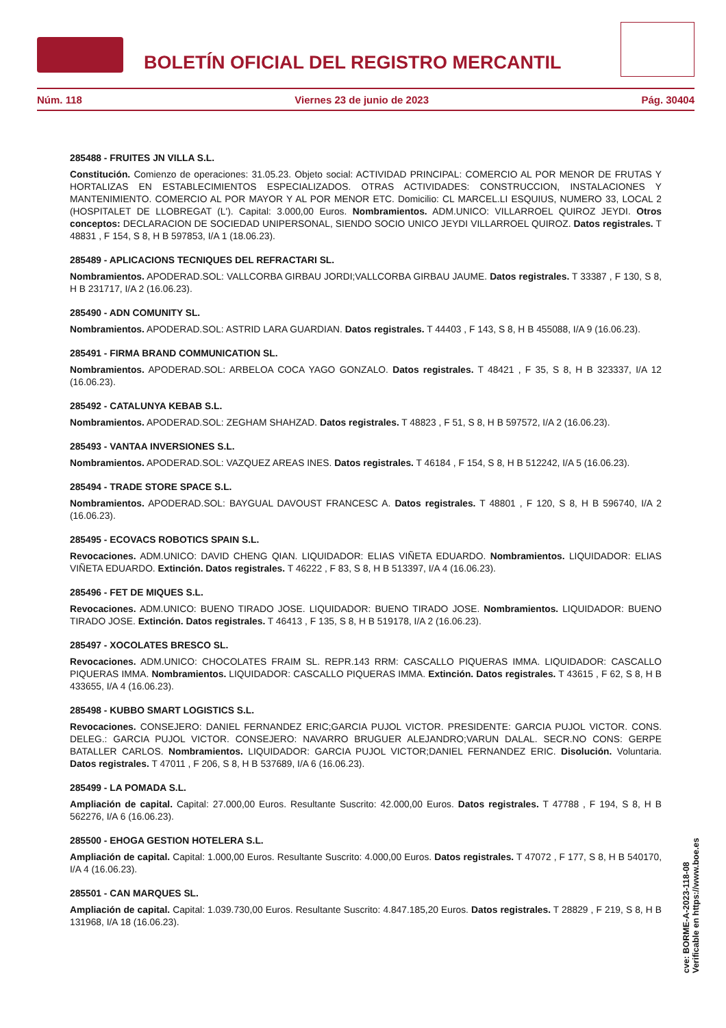BOLETÍN OFICIAL DEL REGISTRO MERCANTIL
Núm. 118 Viernes 23 de junio de 2023 Pág. 30404
285488 - FRUITES JN VILLA S.L.
Constitución. Comienzo de operaciones: 31.05.23. Objeto social: ACTIVIDAD PRINCIPAL: COMERCIO AL POR MENOR DE FRUTAS Y HORTALIZAS EN ESTABLECIMIENTOS ESPECIALIZADOS. OTRAS ACTIVIDADES: CONSTRUCCION, INSTALACIONES Y MANTENIMIENTO. COMERCIO AL POR MAYOR Y AL POR MENOR ETC. Domicilio: CL MARCEL.LI ESQUIUS, NUMERO 33, LOCAL 2 (HOSPITALET DE LLOBREGAT (L'). Capital: 3.000,00 Euros. Nombramientos. ADM.UNICO: VILLARROEL QUIROZ JEYDI. Otros conceptos: DECLARACION DE SOCIEDAD UNIPERSONAL, SIENDO SOCIO UNICO JEYDI VILLARROEL QUIROZ. Datos registrales. T 48831 , F 154, S 8, H B 597853, I/A 1 (18.06.23).
285489 - APLICACIONS TECNIQUES DEL REFRACTARI SL.
Nombramientos. APODERAD.SOL: VALLCORBA GIRBAU JORDI;VALLCORBA GIRBAU JAUME. Datos registrales. T 33387 , F 130, S 8, H B 231717, I/A 2 (16.06.23).
285490 - ADN COMUNITY SL.
Nombramientos. APODERAD.SOL: ASTRID LARA GUARDIAN. Datos registrales. T 44403 , F 143, S 8, H B 455088, I/A 9 (16.06.23).
285491 - FIRMA BRAND COMMUNICATION SL.
Nombramientos. APODERAD.SOL: ARBELOA COCA YAGO GONZALO. Datos registrales. T 48421 , F 35, S 8, H B 323337, I/A 12 (16.06.23).
285492 - CATALUNYA KEBAB S.L.
Nombramientos. APODERAD.SOL: ZEGHAM SHAHZAD. Datos registrales. T 48823 , F 51, S 8, H B 597572, I/A 2 (16.06.23).
285493 - VANTAA INVERSIONES S.L.
Nombramientos. APODERAD.SOL: VAZQUEZ AREAS INES. Datos registrales. T 46184 , F 154, S 8, H B 512242, I/A 5 (16.06.23).
285494 - TRADE STORE SPACE S.L.
Nombramientos. APODERAD.SOL: BAYGUAL DAVOUST FRANCESC A. Datos registrales. T 48801 , F 120, S 8, H B 596740, I/A 2 (16.06.23).
285495 - ECOVACS ROBOTICS SPAIN S.L.
Revocaciones. ADM.UNICO: DAVID CHENG QIAN. LIQUIDADOR: ELIAS VIÑETA EDUARDO. Nombramientos. LIQUIDADOR: ELIAS VIÑETA EDUARDO. Extinción. Datos registrales. T 46222 , F 83, S 8, H B 513397, I/A 4 (16.06.23).
285496 - FET DE MIQUES S.L.
Revocaciones. ADM.UNICO: BUENO TIRADO JOSE. LIQUIDADOR: BUENO TIRADO JOSE. Nombramientos. LIQUIDADOR: BUENO TIRADO JOSE. Extinción. Datos registrales. T 46413 , F 135, S 8, H B 519178, I/A 2 (16.06.23).
285497 - XOCOLATES BRESCO SL.
Revocaciones. ADM.UNICO: CHOCOLATES FRAIM SL. REPR.143 RRM: CASCALLO PIQUERAS IMMA. LIQUIDADOR: CASCALLO PIQUERAS IMMA. Nombramientos. LIQUIDADOR: CASCALLO PIQUERAS IMMA. Extinción. Datos registrales. T 43615 , F 62, S 8, H B 433655, I/A 4 (16.06.23).
285498 - KUBBO SMART LOGISTICS S.L.
Revocaciones. CONSEJERO: DANIEL FERNANDEZ ERIC;GARCIA PUJOL VICTOR. PRESIDENTE: GARCIA PUJOL VICTOR. CONS. DELEG.: GARCIA PUJOL VICTOR. CONSEJERO: NAVARRO BRUGUER ALEJANDRO;VARUN DALAL. SECR.NO CONS: GERPE BATALLER CARLOS. Nombramientos. LIQUIDADOR: GARCIA PUJOL VICTOR;DANIEL FERNANDEZ ERIC. Disolución. Voluntaria. Datos registrales. T 47011 , F 206, S 8, H B 537689, I/A 6 (16.06.23).
285499 - LA POMADA S.L.
Ampliación de capital. Capital: 27.000,00 Euros. Resultante Suscrito: 42.000,00 Euros. Datos registrales. T 47788 , F 194, S 8, H B 562276, I/A 6 (16.06.23).
285500 - EHOGA GESTION HOTELERA S.L.
Ampliación de capital. Capital: 1.000,00 Euros. Resultante Suscrito: 4.000,00 Euros. Datos registrales. T 47072 , F 177, S 8, H B 540170, I/A 4 (16.06.23).
285501 - CAN MARQUES SL.
Ampliación de capital. Capital: 1.039.730,00 Euros. Resultante Suscrito: 4.847.185,20 Euros. Datos registrales. T 28829 , F 219, S 8, H B 131968, I/A 18 (16.06.23).
cve: BORME-A-2023-118-08
Verificable en https://www.boe.es